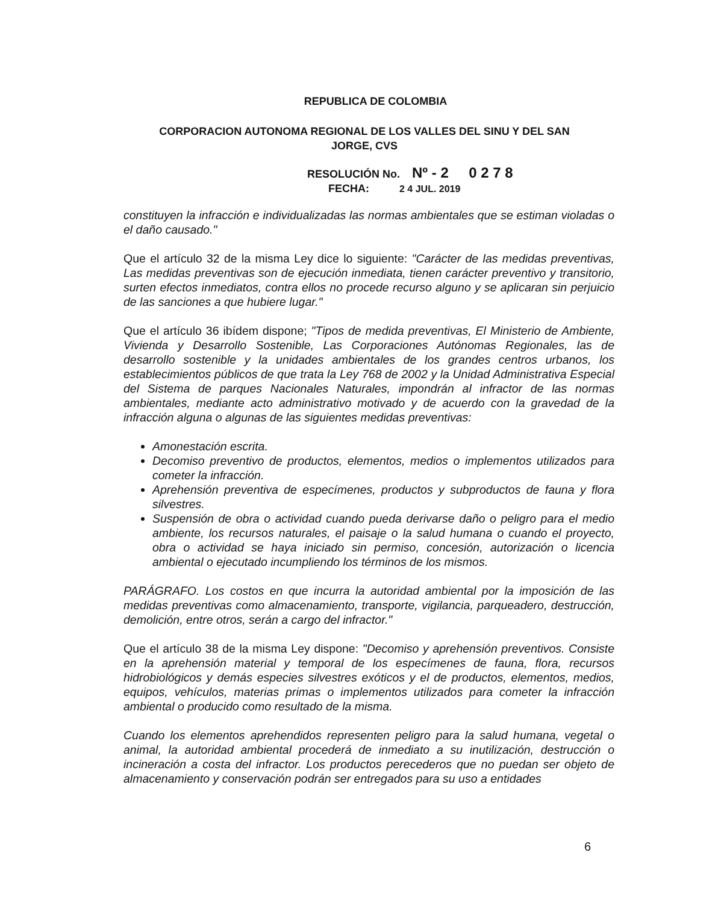REPUBLICA DE COLOMBIA
CORPORACION AUTONOMA REGIONAL DE LOS VALLES DEL SINU Y DEL SAN JORGE, CVS
RESOLUCIÓN No. Nº - 2 0 2 7 8
FECHA: 2 4 JUL. 2019
constituyen la infracción e individualizadas las normas ambientales que se estiman violadas o el daño causado."
Que el artículo 32 de la misma Ley dice lo siguiente: "Carácter de las medidas preventivas, Las medidas preventivas son de ejecución inmediata, tienen carácter preventivo y transitorio, surten efectos inmediatos, contra ellos no procede recurso alguno y se aplicaran sin perjuicio de las sanciones a que hubiere lugar."
Que el artículo 36 ibídem dispone; "Tipos de medida preventivas, El Ministerio de Ambiente, Vivienda y Desarrollo Sostenible, Las Corporaciones Autónomas Regionales, las de desarrollo sostenible y la unidades ambientales de los grandes centros urbanos, los establecimientos públicos de que trata la Ley 768 de 2002 y la Unidad Administrativa Especial del Sistema de parques Nacionales Naturales, impondrán al infractor de las normas ambientales, mediante acto administrativo motivado y de acuerdo con la gravedad de la infracción alguna o algunas de las siguientes medidas preventivas:
Amonestación escrita.
Decomiso preventivo de productos, elementos, medios o implementos utilizados para cometer la infracción.
Aprehensión preventiva de especímenes, productos y subproductos de fauna y flora silvestres.
Suspensión de obra o actividad cuando pueda derivarse daño o peligro para el medio ambiente, los recursos naturales, el paisaje o la salud humana o cuando el proyecto, obra o actividad se haya iniciado sin permiso, concesión, autorización o licencia ambiental o ejecutado incumpliendo los términos de los mismos.
PARÁGRAFO. Los costos en que incurra la autoridad ambiental por la imposición de las medidas preventivas como almacenamiento, transporte, vigilancia, parqueadero, destrucción, demolición, entre otros, serán a cargo del infractor."
Que el artículo 38 de la misma Ley dispone: "Decomiso y aprehensión preventivos. Consiste en la aprehensión material y temporal de los especímenes de fauna, flora, recursos hidrobiológicos y demás especies silvestres exóticos y el de productos, elementos, medios, equipos, vehículos, materias primas o implementos utilizados para cometer la infracción ambiental o producido como resultado de la misma.
Cuando los elementos aprehendidos representen peligro para la salud humana, vegetal o animal, la autoridad ambiental procederá de inmediato a su inutilización, destrucción o incineración a costa del infractor. Los productos perecederos que no puedan ser objeto de almacenamiento y conservación podrán ser entregados para su uso a entidades
6